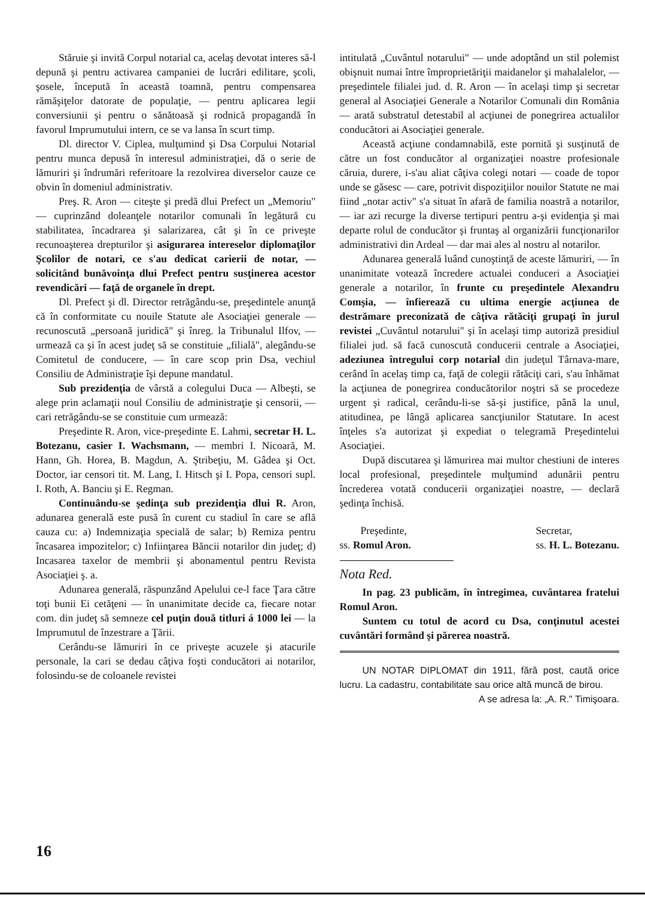Stăruie şi invită Corpul notarial ca, acelaş devotat interes să-l depună şi pentru activarea campaniei de lucrări edilitare, şcoli, şosele, începută în această toamnă, pentru compensarea rămăşiţelor datorate de populaţie, — pentru aplicarea legii conversiunii şi pentru o sănătoasă şi rodnică propagandă în favorul Imprumutului intern, ce se va lansa în scurt timp.
Dl. director V. Ciplea, mulţumind şi Dsa Corpului Notarial pentru munca depusă în interesul administraţiei, dă o serie de lămuriri şi îndrumări referitoare la rezolvirea diverselor cauze ce obvin în domeniul administrativ.
Preş. R. Aron — citeşte şi predă dlui Prefect un „Memoriu" — cuprinzând doleanţele notarilor comunali în legătură cu stabilitatea, încadrarea şi salarizarea, cât şi în ce priveşte recunoaşterea drepturilor şi asigurarea intereselor diplomaţilor Şcolilor de notari, ce s'au dedicat carierii de notar, — solicitând bunăvoinţa dlui Prefect pentru susţinerea acestor revendicări — faţă de organele în drept.
Dl. Prefect şi dl. Director retrăgându-se, preşedintele anunţă că în conformitate cu nouile Statute ale Asociaţiei generale — recunoscută „persoană juridică" şi înreg. la Tribunalul Ilfov, — urmează ca şi în acest judeţ să se constituie „filială", alegându-se Comitetul de conducere, — în care scop prin Dsa, vechiul Consiliu de Administraţie îşi depune mandatul.
Sub prezidenţia de vârstă a colegului Duca — Albeşti, se alege prin aclamaţii noul Consiliu de administraţie şi censorii, — cari retrăgându-se se constituie cum urmează:
Preşedinte R. Aron, vice-preşedinte E. Lahmi, secretar H. L. Botezanu, casier I. Wachsmann, — membri I. Nicoară, M. Hann, Gh. Horea, B. Magdun, A. Ştribeţiu, M. Gâdea şi Oct. Doctor, iar censori tit. M. Lang, I. Hitsch şi I. Popa, censori supl. I. Roth, A. Banciu şi E. Regman.
Continuându-se şedinţa sub prezidenţia dlui R. Aron, adunarea generală este pusă în curent cu stadiul în care se află cauza cu: a) Indemnizaţia specială de salar; b) Remiza pentru încasarea impozitelor; c) Infiinţarea Băncii notarilor din judeţ; d) Incasarea taxelor de membrii şi abonamentul pentru Revista Asociaţiei ş. a.
Adunarea generală, răspunzând Apelului ce-l face Ţara către toţi bunii Ei cetăţeni — în unanimitate decide ca, fiecare notar com. din judeţ să semneze cel puţin două titluri á 1000 lei — la Imprumutul de înzestrare a Ţării.
Cerându-se lămuriri în ce priveşte acuzele şi atacurile personale, la cari se dedau câţiva foşti conducători ai notarilor, folosindu-se de coloanele revistei
intitulată „Cuvântul notarului" — unde adoptând un stil polemist obişnuit numai între împroprietăriţii maidanelor şi mahalalelor, — preşedintele filialei jud. d. R. Aron — în acelaşi timp şi secretar general al Asociaţiei Generale a Notarilor Comunali din România — arată substratul detestabil al acţiunei de ponegrirea actualilor conducători ai Asociaţiei generale.
Această acţiune condamnabilă, este pornită şi susţinută de către un fost conducător al organizaţiei noastre profesionale căruia, durere, i-s'au aliat câţiva colegi notari — coade de topor unde se găsesc — care, potrivit dispoziţiilor nouilor Statute ne mai fiind „notar activ" s'a situat în afară de familia noastră a notarilor, — iar azi recurge la diverse tertipuri pentru a-şi evidenţia şi mai departe rolul de conducător şi fruntaş al organizării funcţionarilor administrativi din Ardeal — dar mai ales al nostru al notarilor.
Adunarea generală luând cunoştinţă de aceste lămuriri, — în unanimitate votează încredere actualei conduceri a Asociaţiei generale a notarilor, în frunte cu preşedintele Alexandru Comşia, — înfierează cu ultima energie acţiunea de destrămare preconizată de câţiva rătăciţi grupaţi în jurul revistei „Cuvântul notarului" şi în acelaşi timp autoriză presidiul filialei jud. să facă cunoscută conducerii centrale a Asociaţiei, adeziunea întregului corp notarial din judeţul Târnava-mare, cerând în acelaş timp ca, faţă de colegii rătăciţi cari, s'au înhămat la acţiunea de ponegrirea conducătorilor noştri să se procedeze urgent şi radical, cerându-li-se să-şi justifice, până la unul, atitudinea, pe lângă aplicarea sancţiunilor Statutare. In acest înţeles s'a autorizat şi expediat o telegramă Preşedintelui Asociaţiei.
După discutarea şi lămurirea mai multor chestiuni de interes local profesional, preşedintele mulţumind adunării pentru încrederea votată conducerii organizaţiei noastre, — declară şedinţa închisă.
Preşedinte,
ss. Romul Aron.
Secretar,
ss. H. L. Botezanu.
Nota Red.
In pag. 23 publicăm, în întregimea, cuvântarea fratelui Romul Aron.
Suntem cu totul de acord cu Dsa, conţinutul acestei cuvântări formând şi părerea noastră.
UN NOTAR DIPLOMAT din 1911, fără post, caută orice lucru. La cadastru, contabilitate sau orice altă muncă de birou.
A se adresa la: „A. R." Timişoara.
16